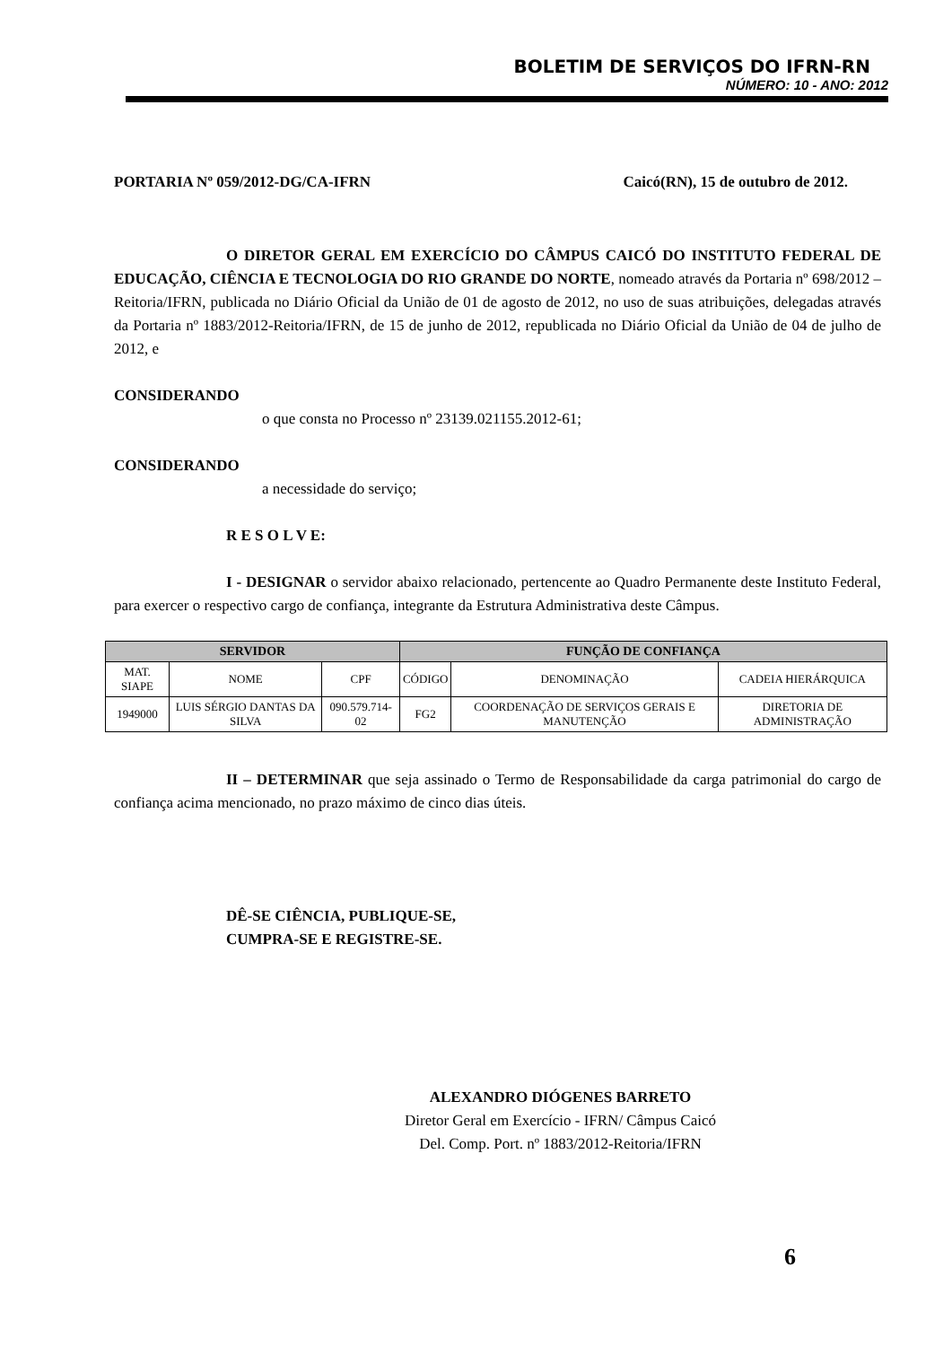BOLETIM DE SERVIÇOS DO IFRN-RN
NÚMERO: 10 - ANO: 2012
PORTARIA Nº 059/2012-DG/CA-IFRN Caicó(RN), 15 de outubro de 2012.
O DIRETOR GERAL EM EXERCÍCIO DO CÂMPUS CAICÓ DO INSTITUTO FEDERAL DE EDUCAÇÃO, CIÊNCIA E TECNOLOGIA DO RIO GRANDE DO NORTE, nomeado através da Portaria nº 698/2012 – Reitoria/IFRN, publicada no Diário Oficial da União de 01 de agosto de 2012, no uso de suas atribuições, delegadas através da Portaria nº 1883/2012-Reitoria/IFRN, de 15 de junho de 2012, republicada no Diário Oficial da União de 04 de julho de 2012, e
CONSIDERANDO
o que consta no Processo nº 23139.021155.2012-61;
CONSIDERANDO
a necessidade do serviço;
R E S O L V E:
I - DESIGNAR o servidor abaixo relacionado, pertencente ao Quadro Permanente deste Instituto Federal, para exercer o respectivo cargo de confiança, integrante da Estrutura Administrativa deste Câmpus.
| SERVIDOR | | | FUNÇÃO DE CONFIANÇA | | |
| --- | --- | --- | --- | --- | --- |
| MAT. SIAPE | NOME | CPF | CÓDIGO | DENOMINAÇÃO | CADEIA HIERÁRQUICA |
| 1949000 | LUIS SÉRGIO DANTAS DA SILVA | 090.579.714-02 | FG2 | COORDENAÇÃO DE SERVIÇOS GERAIS E MANUTENÇÃO | DIRETORIA DE ADMINISTRAÇÃO |
II – DETERMINAR que seja assinado o Termo de Responsabilidade da carga patrimonial do cargo de confiança acima mencionado, no prazo máximo de cinco dias úteis.
DÊ-SE CIÊNCIA, PUBLIQUE-SE,
CUMPRA-SE E REGISTRE-SE.
ALEXANDRO DIÓGENES BARRETO
Diretor Geral em Exercício - IFRN/ Câmpus Caicó
Del. Comp. Port. nº 1883/2012-Reitoria/IFRN
6